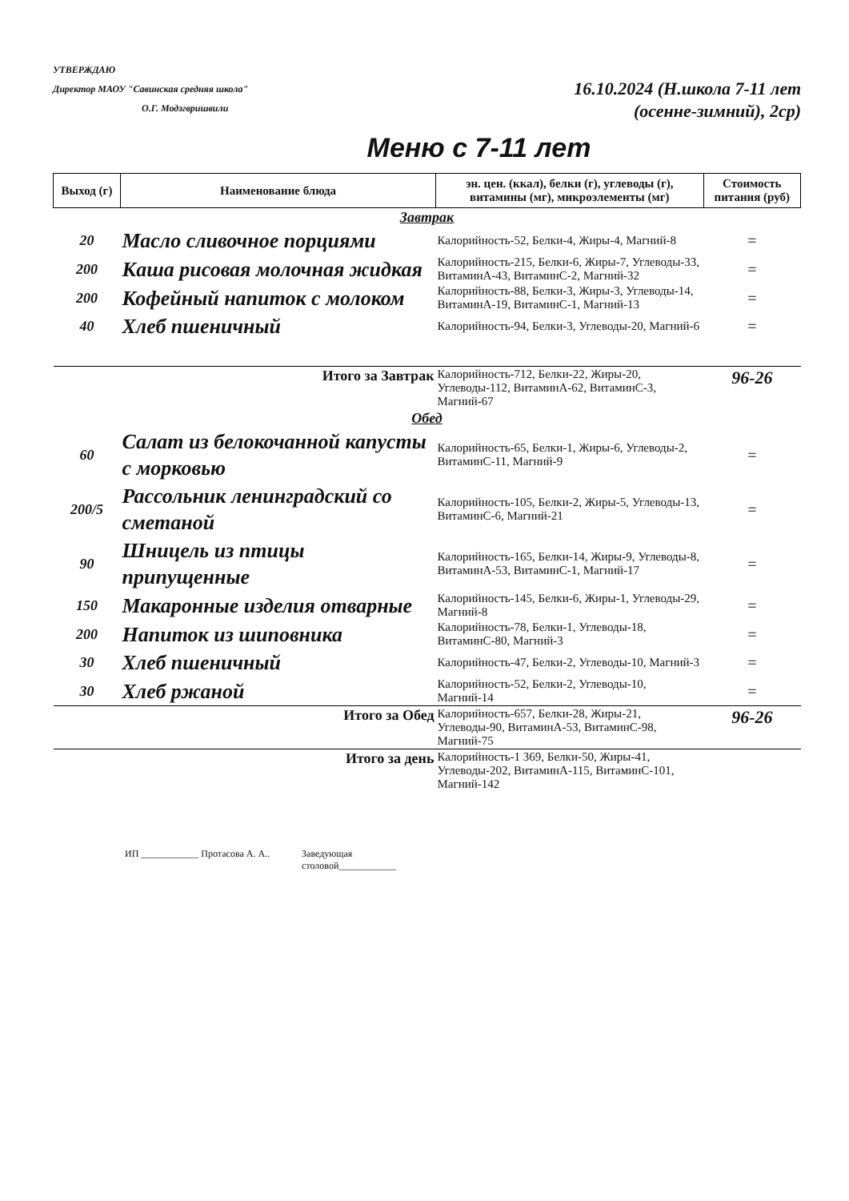УТВЕРЖДАЮ
Директор МАОУ "Савинская средняя школа"
О.Г. Модзгвришвили
16.10.2024 (Н.школа 7-11 лет
(осенне-зимний), 2ср)
Меню с 7-11 лет
| Выход (г) | Наименование блюда | эн. цен. (ккал), белки (г), углеводы (г), витамины (мг), микроэлементы (мг) | Стоимость питания (руб) |
| --- | --- | --- | --- |
| Завтрак | | | |
| 20 | Масло сливочное порциями | Калорийность-52, Белки-4, Жиры-4, Магний-8 | = |
| 200 | Каша рисовая молочная жидкая | Калорийность-215, Белки-6, Жиры-7, Углеводы-33, ВитаминА-43, ВитаминС-2, Магний-32 | = |
| 200 | Кофейный напиток с молоком | Калорийность-88, Белки-3, Жиры-3, Углеводы-14, ВитаминА-19, ВитаминС-1, Магний-13 | = |
| 40 | Хлеб пшеничный | Калорийность-94, Белки-3, Углеводы-20, Магний-6 | = |
| Итого за Завтрак | | Калорийность-712, Белки-22, Жиры-20, Углеводы-112, ВитаминА-62, ВитаминС-3, Магний-67 | 96-26 |
| Обед | | | |
| 60 | Салат из белокочанной капусты с морковью | Калорийность-65, Белки-1, Жиры-6, Углеводы-2, ВитаминС-11, Магний-9 | = |
| 200/5 | Рассольник ленинградский со сметаной | Калорийность-105, Белки-2, Жиры-5, Углеводы-13, ВитаминС-6, Магний-21 | = |
| 90 | Шницель из птицы припущенные | Калорийность-165, Белки-14, Жиры-9, Углеводы-8, ВитаминА-53, ВитаминС-1, Магний-17 | = |
| 150 | Макаронные изделия отварные | Калорийность-145, Белки-6, Жиры-1, Углеводы-29, Магний-8 | = |
| 200 | Напиток из шиповника | Калорийность-78, Белки-1, Углеводы-18, ВитаминС-80, Магний-3 | = |
| 30 | Хлеб пшеничный | Калорийность-47, Белки-2, Углеводы-10, Магний-3 | = |
| 30 | Хлеб ржаной | Калорийность-52, Белки-2, Углеводы-10, Магний-14 | = |
| Итого за Обед | | Калорийность-657, Белки-28, Жиры-21, Углеводы-90, ВитаминА-53, ВитаминС-98, Магний-75 | 96-26 |
| Итого за день | | Калорийность-1 369, Белки-50, Жиры-41, Углеводы-202, ВитаминА-115, ВитаминС-101, Магний-142 | |
ИП ____________ Протасова А. А.. Заведующая
столовой____________